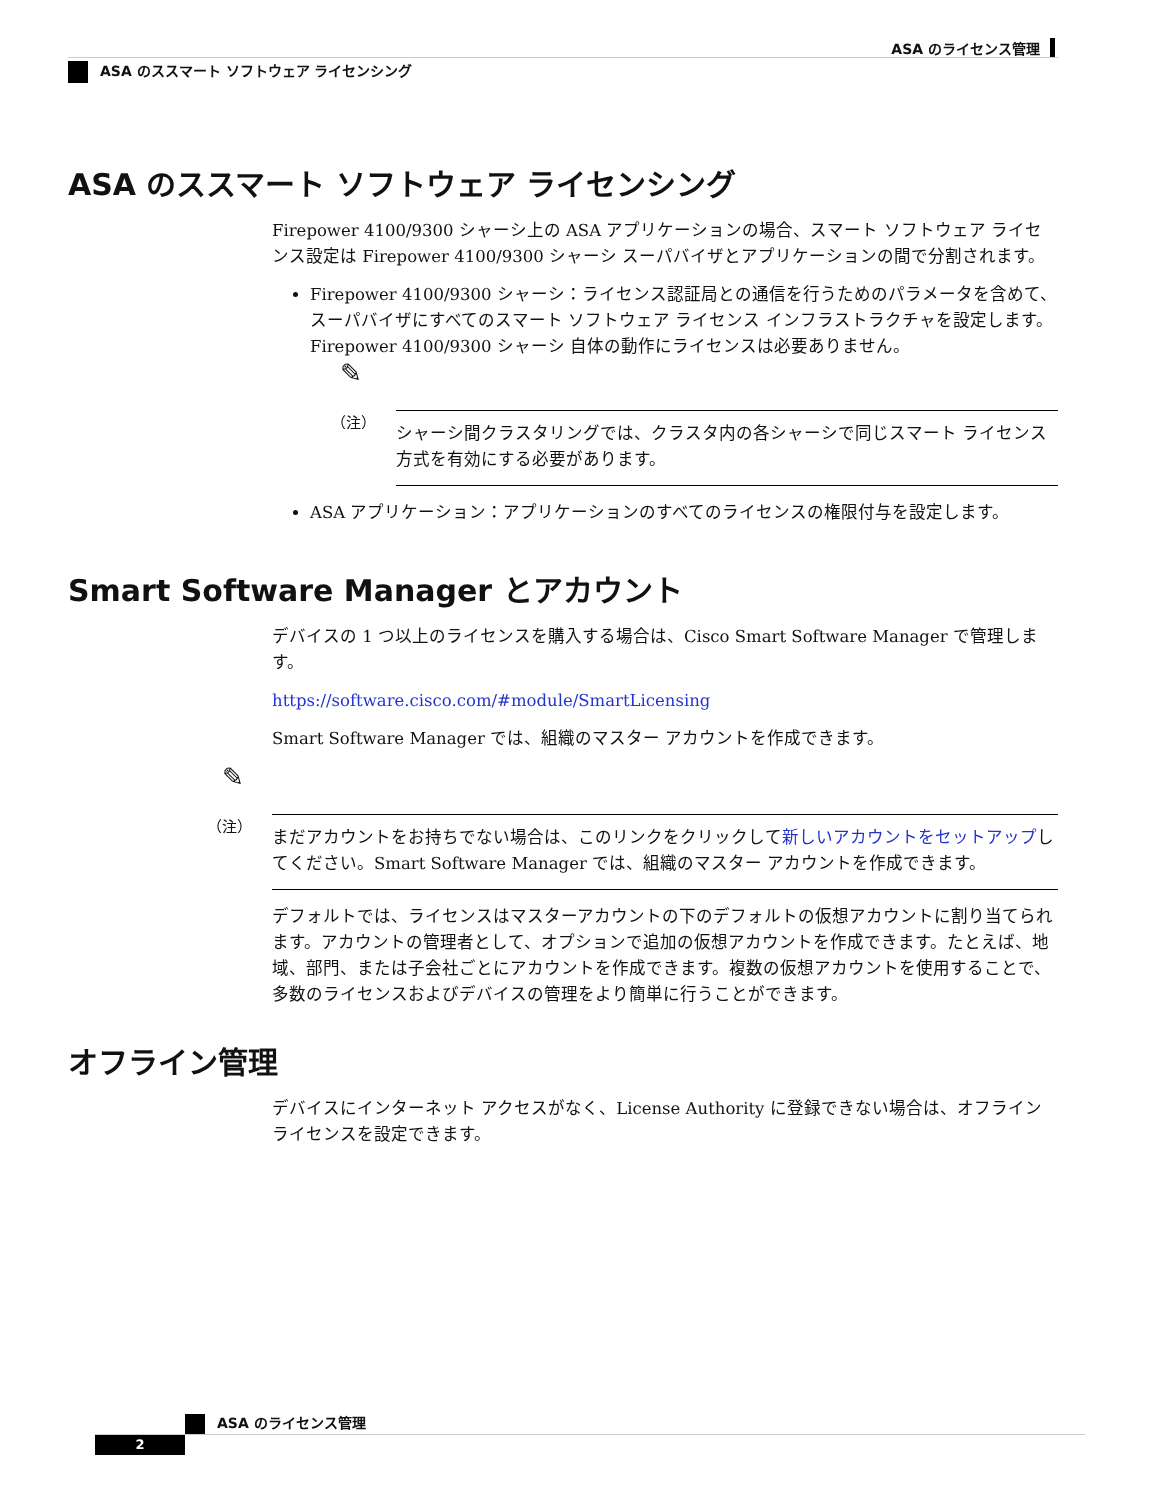ASA のライセンス管理
ASA のススマート ソフトウェア ライセンシング
ASA のススマート ソフトウェア ライセンシング
Firepower 4100/9300 シャーシ上の ASA アプリケーションの場合、スマート ソフトウェア ライセンス設定は Firepower 4100/9300 シャーシ スーパバイザとアプリケーションの間で分割されます。
Firepower 4100/9300 シャーシ：ライセンス認証局との通信を行うためのパラメータを含めて、スーパバイザにすべてのスマート ソフトウェア ライセンス インフラストラクチャを設定します。Firepower 4100/9300 シャーシ 自体の動作にライセンスは必要ありません。
✎
（注）
シャーシ間クラスタリングでは、クラスタ内の各シャーシで同じスマート ライセンス方式を有効にする必要があります。
ASA アプリケーション：アプリケーションのすべてのライセンスの権限付与を設定します。
Smart Software Manager とアカウント
デバイスの 1 つ以上のライセンスを購入する場合は、Cisco Smart Software Manager で管理します。
https://software.cisco.com/#module/SmartLicensing
Smart Software Manager では、組織のマスター アカウントを作成できます。
✎
（注）
まだアカウントをお持ちでない場合は、このリンクをクリックして新しいアカウントをセットアップしてください。Smart Software Manager では、組織のマスター アカウントを作成できます。
デフォルトでは、ライセンスはマスターアカウントの下のデフォルトの仮想アカウントに割り当てられます。アカウントの管理者として、オプションで追加の仮想アカウントを作成できます。たとえば、地域、部門、または子会社ごとにアカウントを作成できます。複数の仮想アカウントを使用することで、多数のライセンスおよびデバイスの管理をより簡単に行うことができます。
オフライン管理
デバイスにインターネット アクセスがなく、License Authority に登録できない場合は、オフライン ライセンスを設定できます。
ASA のライセンス管理
2